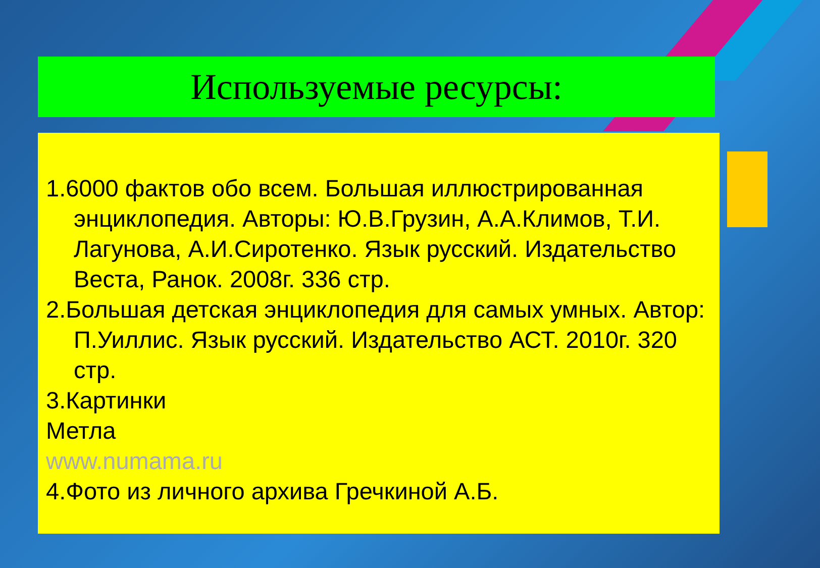Используемые ресурсы:
1.6000 фактов обо всем. Большая иллюстрированная энциклопедия. Авторы: Ю.В.Грузин, А.А.Климов, Т.И. Лагунова, А.И.Сиротенко. Язык русский. Издательство Веста, Ранок. 2008г. 336 стр.
2.Большая детская энциклопедия для самых умных. Автор: П.Уиллис. Язык русский. Издательство АСТ. 2010г. 320 стр.
3.Картинки
Метла
www.numama.ru
4.Фото из личного архива Гречкиной А.Б.